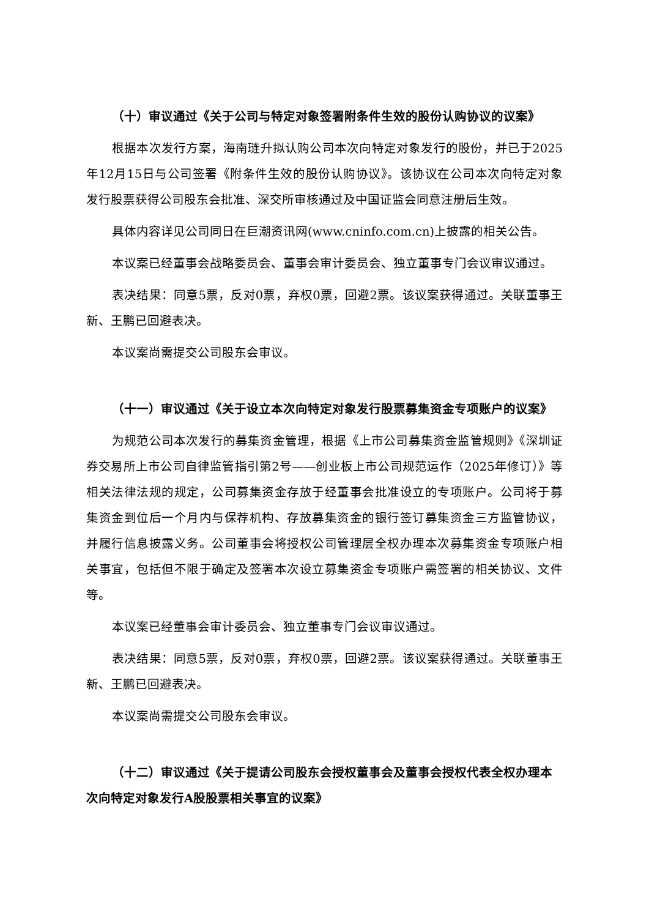（十）审议通过《关于公司与特定对象签署附条件生效的股份认购协议的议案》
根据本次发行方案，海南琏升拟认购公司本次向特定对象发行的股份，并已于2025年12月15日与公司签署《附条件生效的股份认购协议》。该协议在公司本次向特定对象发行股票获得公司股东会批准、深交所审核通过及中国证监会同意注册后生效。
具体内容详见公司同日在巨潮资讯网(www.cninfo.com.cn)上披露的相关公告。
本议案已经董事会战略委员会、董事会审计委员会、独立董事专门会议审议通过。
表决结果：同意5票，反对0票，弃权0票，回避2票。该议案获得通过。关联董事王新、王鹏已回避表决。
本议案尚需提交公司股东会审议。
（十一）审议通过《关于设立本次向特定对象发行股票募集资金专项账户的议案》
为规范公司本次发行的募集资金管理，根据《上市公司募集资金监管规则》《深圳证券交易所上市公司自律监管指引第2号——创业板上市公司规范运作（2025年修订）》等相关法律法规的规定，公司募集资金存放于经董事会批准设立的专项账户。公司将于募集资金到位后一个月内与保荐机构、存放募集资金的银行签订募集资金三方监管协议，并履行信息披露义务。公司董事会将授权公司管理层全权办理本次募集资金专项账户相关事宜，包括但不限于确定及签署本次设立募集资金专项账户需签署的相关协议、文件等。
本议案已经董事会审计委员会、独立董事专门会议审议通过。
表决结果：同意5票，反对0票，弃权0票，回避2票。该议案获得通过。关联董事王新、王鹏已回避表决。
本议案尚需提交公司股东会审议。
（十二）审议通过《关于提请公司股东会授权董事会及董事会授权代表全权办理本次向特定对象发行A股股票相关事宜的议案》